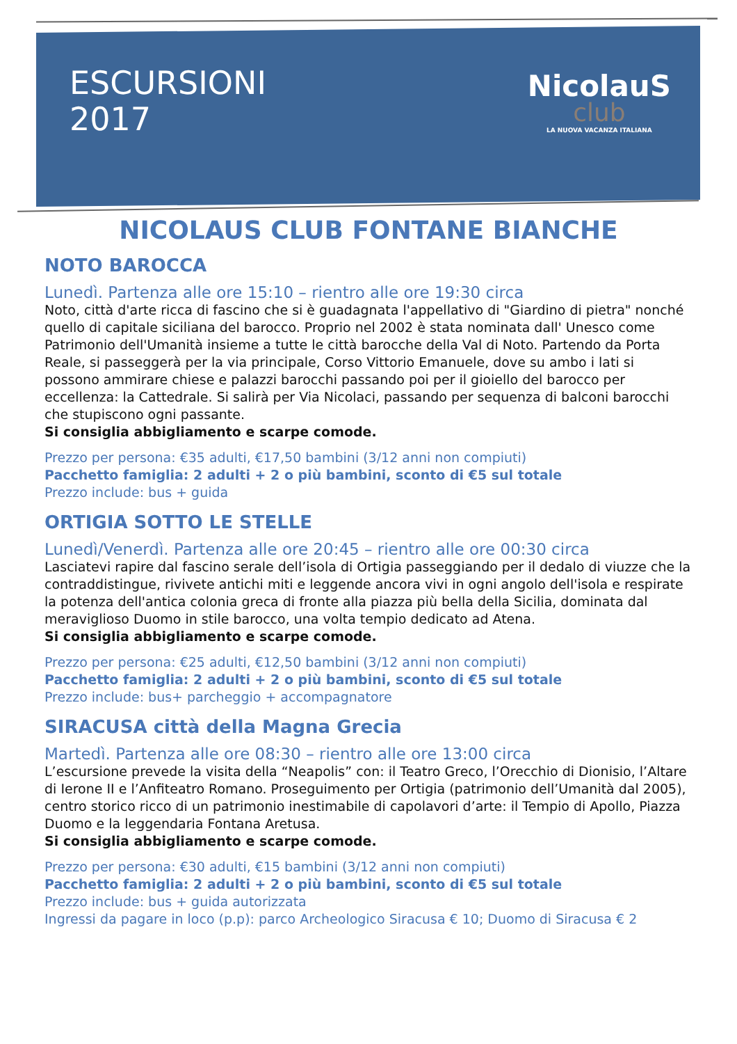ESCURSIONI
2017
NicolauS
club
LA NUOVA VACANZA ITALIANA
NICOLAUS CLUB FONTANE BIANCHE
NOTO BAROCCA
Lunedì. Partenza alle ore 15:10 – rientro alle ore 19:30 circa
Noto, città d'arte ricca di fascino che si è guadagnata l'appellativo di "Giardino di pietra" nonché quello di capitale siciliana del barocco. Proprio nel 2002 è stata nominata dall' Unesco come Patrimonio dell'Umanità insieme a tutte le città barocche della Val di Noto. Partendo da Porta Reale, si passeggerà per la via principale, Corso Vittorio Emanuele, dove su ambo i lati si possono ammirare chiese e palazzi barocchi passando poi per il gioiello del barocco per eccellenza: la Cattedrale. Si salirà per Via Nicolaci, passando per sequenza di balconi barocchi che stupiscono ogni passante.
Si consiglia abbigliamento e scarpe comode.
Prezzo per persona: €35 adulti, €17,50 bambini (3/12 anni non compiuti)
Pacchetto famiglia: 2 adulti + 2 o più bambini, sconto di €5 sul totale
Prezzo include: bus + guida
ORTIGIA SOTTO LE STELLE
Lunedì/Venerdì. Partenza alle ore 20:45 – rientro alle ore 00:30 circa
Lasciatevi rapire dal fascino serale dell’isola di Ortigia passeggiando per il dedalo di viuzze che la contraddistingue, rivivete antichi miti e leggende ancora vivi in ogni angolo dell'isola e respirate la potenza dell'antica colonia greca di fronte alla piazza più bella della Sicilia, dominata dal meraviglioso Duomo in stile barocco, una volta tempio dedicato ad Atena.
Si consiglia abbigliamento e scarpe comode.
Prezzo per persona: €25 adulti, €12,50 bambini (3/12 anni non compiuti)
Pacchetto famiglia: 2 adulti + 2 o più bambini, sconto di €5 sul totale
Prezzo include: bus+ parcheggio + accompagnatore
SIRACUSA città della Magna Grecia
Martedì. Partenza alle ore 08:30 – rientro alle ore 13:00 circa
L’escursione prevede la visita della “Neapolis” con: il Teatro Greco, l’Orecchio di Dionisio, l’Altare di Ierone II e l’Anfiteatro Romano. Proseguimento per Ortigia (patrimonio dell’Umanità dal 2005), centro storico ricco di un patrimonio inestimabile di capolavori d’arte: il Tempio di Apollo, Piazza Duomo e la leggendaria Fontana Aretusa.
Si consiglia abbigliamento e scarpe comode.
Prezzo per persona: €30 adulti, €15 bambini (3/12 anni non compiuti)
Pacchetto famiglia: 2 adulti + 2 o più bambini, sconto di €5 sul totale
Prezzo include: bus + guida autorizzata
Ingressi da pagare in loco (p.p): parco Archeologico Siracusa € 10; Duomo di Siracusa € 2